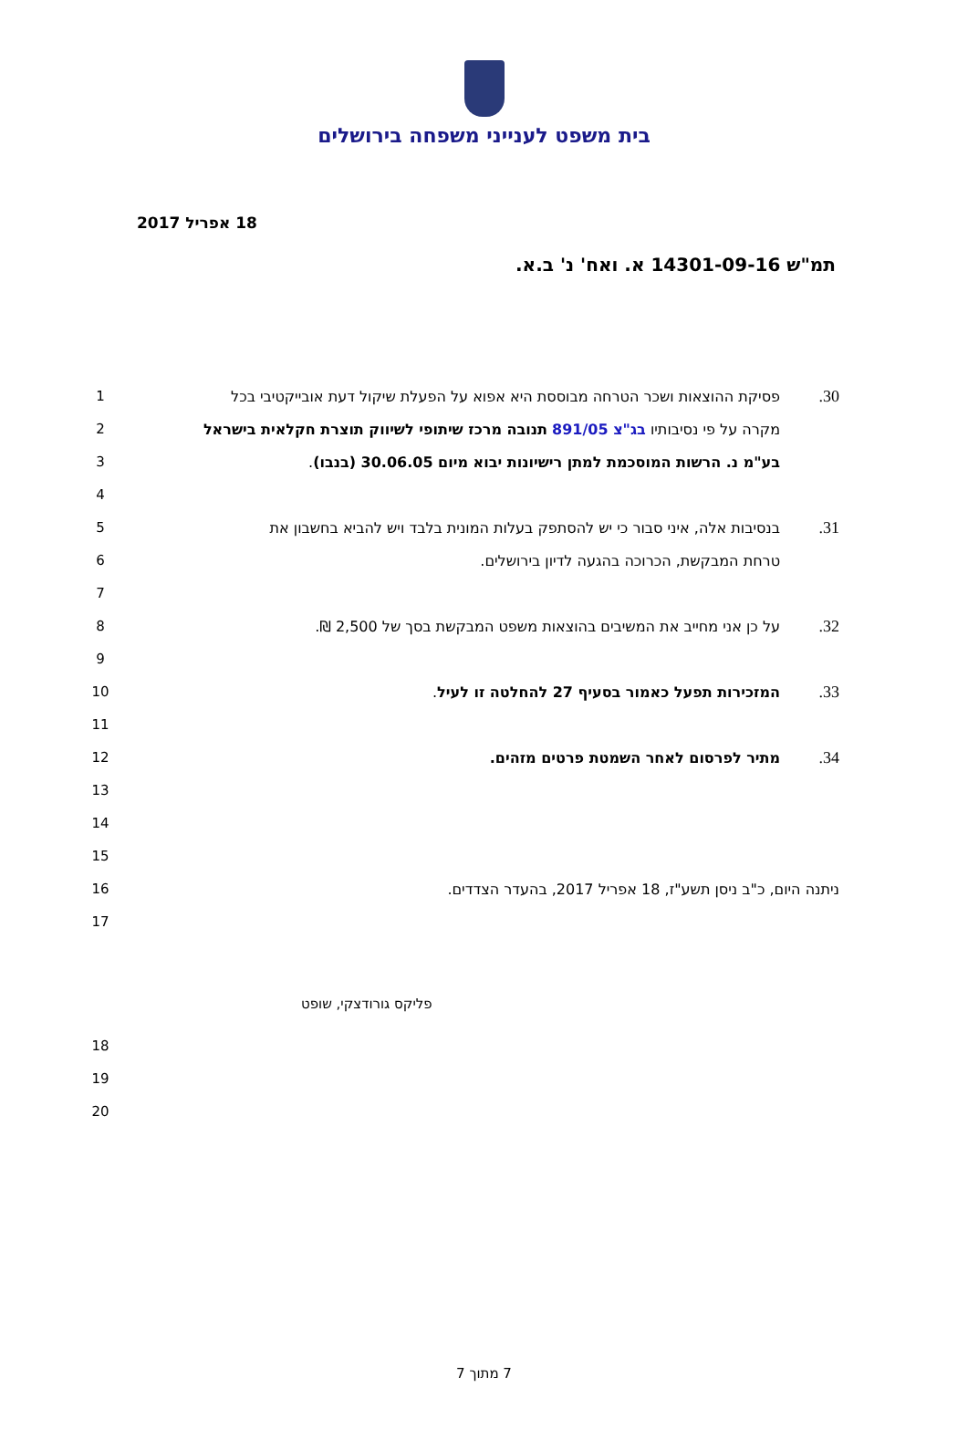בית משפט לענייני משפחה בירושלים
18 אפריל 2017
תמ"ש 14301-09-16 א. ואח' נ' ב.א.
1
30. פסיקת ההוצאות ושכר הטרחה מבוססת היא אפוא על הפעלת שיקול דעת אובייקטיבי בכל
2
מקרה על פי נסיבותיו בג"צ 891/05 תנובה מרכז שיתופי לשיווק תוצרת חקלאית בישראל
3
בע"מ נ. הרשות המוסכמת למתן רישיונות יבוא מיום 30.06.05 (בנבו).
4
5
31. בנסיבות אלה, איני סבור כי יש להסתפק בעלות המונית בלבד ויש להביא בחשבון את
6
טרחת המבקשת, הכרוכה בהגעה לדיון בירושלים.
7
8
32. על כן אני מחייב את המשיבים בהוצאות משפט המבקשת בסך של 2,500 ₪.
9
10
33. המזכירות תפעל כאמור בסעיף 27 להחלטה זו לעיל.
11
12
34. מתיר לפרסום לאחר השמטת פרטים מזהים.
13
14
15
16
ניתנה היום, כ"ב ניסן תשע"ז, 18 אפריל 2017, בהעדר הצדדים.
17
18
19
20
פליקס גורודצקי, שופט
7 מתוך 7